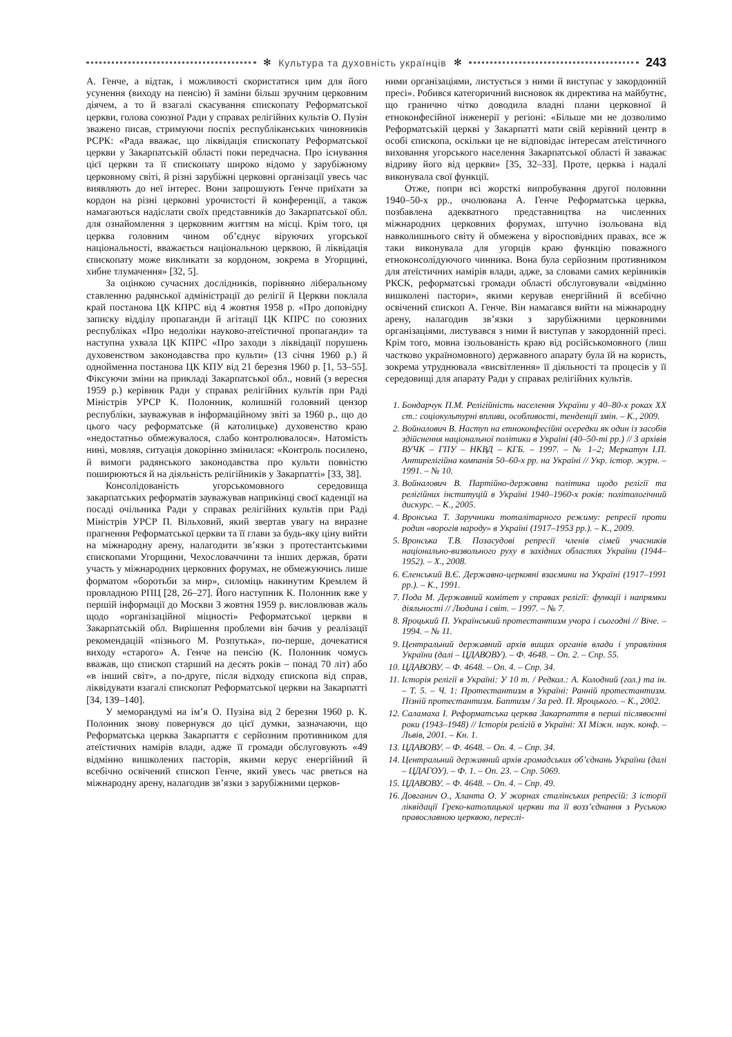✻ Культура та духовність українців ✻
243
А. Генче, а відтак, і можливості скористатися цим для його усунення (виходу на пенсію) й заміни більш зручним церковним діячем, а то й взагалі скасування єпископату Реформатської церкви, голова союзної Ради у справах релігійних культів О. Пузін зважено писав, стримуючи поспіх республіканських чиновників РСРК: «Рада вважає, що ліквідація єпископату Реформатської церкви у Закарпатській області поки передчасна. Про існування цієї церкви та її єпископату широко відомо у зарубіжному церковному світі, й різні зарубіжні церковні організації увесь час виявляють до неї інтерес. Вони запрошують Генче приїхати за кордон на різні церковні урочистості й конференції, а також намагаються надіслати своїх представників до Закарпатської обл. для ознайомлення з церковним життям на місці. Крім того, ця церква головним чином об’єднує віруючих угорської національності, вважається національною церквою, й ліквідація єпископату може викликати за кордоном, зокрема в Угорщині, хибне тлумачення» [32, 5].
За оцінкою сучасних дослідників, порівняно ліберальному ставленню радянської адміністрації до релігії й Церкви поклала край постанова ЦК КПРС від 4 жовтня 1958 р. «Про доповідну записку відділу пропаганди й агітації ЦК КПРС по союзних республіках «Про недоліки науково-атеїстичної пропаганди» та наступна ухвала ЦК КПРС «Про заходи з ліквідації порушень духовенством законодавства про культи» (13 січня 1960 р.) й однойменна постанова ЦК КПУ від 21 березня 1960 р. [1, 53–55]. Фіксуючи зміни на прикладі Закарпатської обл., новий (з вересня 1959 р.) керівник Ради у справах релігійних культів при Раді Міністрів УРСР К. Полонник, колишній головний цензор республіки, зауважував в інформаційному звіті за 1960 р., що до цього часу реформатське (й католицьке) духовенство краю «недостатньо обмежувалося, слабо контролювалося». Натомість нині, мовляв, ситуація докорінно змінилася: «Контроль посилено, й вимоги радянського законодавства про культи повністю поширюються й на діяльність релігійників у Закарпатті» [33, 38].
Консолідованість угорськомовного середовища закарпатських реформатів зауважував наприкінці своєї каденції на посаді очільника Ради у справах релігійних культів при Раді Міністрів УРСР П. Вільховий, який звертав увагу на виразне прагнення Реформатської церкви та її глави за будь-яку ціну вийти на міжнародну арену, налагодити зв’язки з протестантськими єпископами Угорщини, Чехословаччини та інших держав, брати участь у міжнародних церковних форумах, не обмежуючись лише форматом «боротьби за мир», силоміць накинутим Кремлем й провладною РПЦ [28, 26–27]. Його наступник К. Полонник вже у першій інформації до Москви 3 жовтня 1959 р. висловлював жаль щодо «організаційної міцності» Реформатської церкви в Закарпатській обл. Вирішення проблеми він бачив у реалізації рекомендацій «пізнього М. Розпутька», по-перше, дочекатися виходу «старого» А. Генче на пенсію (К. Полонник чомусь вважав, що єпископ старший на десять років – понад 70 літ) або «в інший світ», а по-друге, після відходу єпископа від справ, ліквідувати взагалі єпископат Реформатської церкви на Закарпатті [34, 139–140].
У меморандумі на ім’я О. Пузіна від 2 березня 1960 р. К. Полонник знову повернувся до цієї думки, зазначаючи, що Реформатська церква Закарпаття є серйозним противником для атеїстичних намірів влади, адже її громади обслуговують «49 відмінно вишколених пасторів, якими керує енергійний й всебічно освічений єпископ Генче, який увесь час рветься на міжнародну арену, налагодив зв’язки з зарубіжними церков-
ними організаціями, листується з ними й виступає у закордонній пресі». Робився категоричний висновок як директива на майбутнє, що гранично чітко доводила владні плани церковної й етноконфесійної інженерії у регіоні: «Більше ми не дозволимо Реформатській церкві у Закарпатті мати свій керівний центр в особі єпископа, оскільки це не відповідає інтересам атеїстичного виховання угорського населення Закарпатської області й заважає відриву його від церкви» [35, 32–33]. Проте, церква і надалі виконувала свої функції.
Отже, попри всі жорсткі випробування другої половини 1940–50-х рр., очолювана А. Генче Реформатська церква, позбавлена адекватного представництва на численних міжнародних церковних форумах, штучно ізольована від навколишнього світу й обмежена у віросповідних правах, все ж таки виконувала для угорців краю функцію поважного етноконсолідуючого чинника. Вона була серйозним противником для атеїстичних намірів влади, адже, за словами самих керівників РКСК, реформатські громади області обслуговували «відмінно вишколені пастори», якими керував енергійний й всебічно освічений єпископ А. Генче. Він намагався вийти на міжнародну арену, налагодив зв’язки з зарубіжними церковними організаціями, листувався з ними й виступав у закордонній пресі. Крім того, мовна ізольованість краю від російськомовного (лиш частково україномовного) державного апарату була їй на користь, зокрема утруднювала «висвітлення» її діяльності та процесів у її середовищі для апарату Ради у справах релігійних культів.
1. Бондарчук П.М. Релігійність населення України у 40–80-х роках ХХ ст.: соціокультурні впливи, особливості, тенденції змін. – К., 2009.
2. Войналович В. Наступ на етноконфесійні осередки як один із засобів здійснення національної політики в Україні (40–50-ті рр.) // З архівів ВУЧК – ГПУ – НКВД – КГБ. – 1997. – № 1–2; Меркатун І.П. Антирелігійна компанія 50–60-х рр. на Україні // Укр. істор. журн. – 1991. – № 10.
3. Войналович В. Партійно-державна політика щодо релігії та релігійних інституцій в Україні 1940–1960-х років: політологічний дискурс. – К., 2005.
4. Вронська Т. Заручники тоталітарного режиму: репресії проти родин «ворогів народу» в Україні (1917–1953 рр.). – К., 2009.
5. Вронська Т.В. Позасудові репресії членів сімей учасників національно-визвольного руху в західних областях України (1944–1952). – Х., 2008.
6. Єленський В.Є. Державно-церковні взаємини на Україні (1917–1991 рр.). – К., 1991.
7. Пода М. Державний комітет у справах релігії: функції і напрямки діяльності // Людина і світ. – 1997. – № 7.
8. Яроцький П. Український протестантизм учора і сьогодні // Віче. – 1994. – № 11.
9. Центральний державний архів вищих органів влади і управління України (далі – ЦДАВОВУ). – Ф. 4648. – Оп. 2. – Спр. 55.
10. ЦДАВОВУ. – Ф. 4648. – Оп. 4. – Спр. 34.
11. Історія релігії в Україні: У 10 т. / Редкол.: А. Колодний (гол.) та ін. – Т. 5. – Ч. 1: Протестантизм в Україні: Ранній протестантизм. Пізній протестантизм. Баптизм / За ред. П. Яроцького. – К., 2002.
12. Саламаха І. Реформатська церква Закарпаття в перші післявоєнні роки (1943–1948) // Історія релігій в Україні: ХІ Міжн. наук. конф. – Львів, 2001. – Кн. 1.
13. ЦДАВОВУ. – Ф. 4648. – Оп. 4. – Спр. 34.
14. Центральний державний архів громадських об’єднань України (далі – ЦДАГОУ). – Ф. 1. – Оп. 23. – Спр. 5069.
15. ЦДАВОВУ. – Ф. 4648. – Оп. 4. – Спр. 49.
16. Довганич О., Хланта О. У жорнах сталінських репресій: З історії ліквідації Греко-католицької церкви та її возз’єднання з Руською православною церквою, переслі-